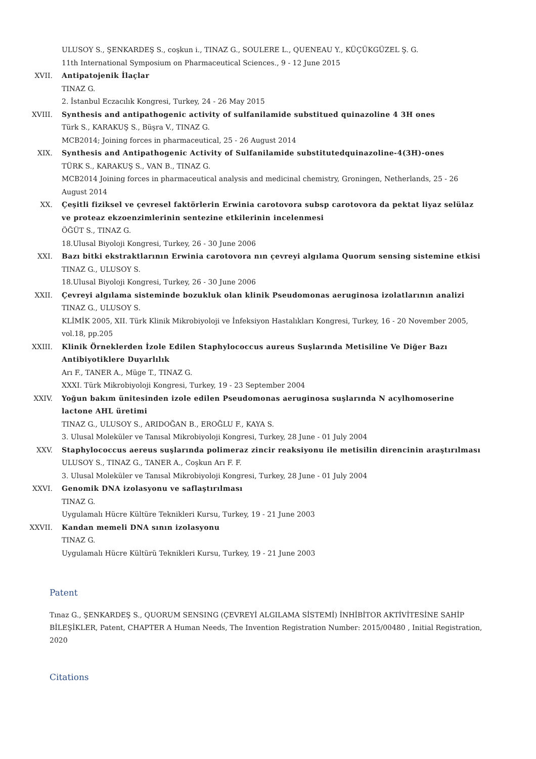ULUSOY S., ŞENKARDEŞ S., coşkun i., TINAZ G., SOULERE L., QUENEAU Y., KÜÇÜKGÜZEL Ş. G.
11th International Symposium on Pharmaceutical Sciences., 9 - 12 June 2015
XVII. Antipatojenik İlaçlar
TINAZ G.
2. İstanbul Eczacılık Kongresi, Turkey, 24 - 26 May 2015
XVIII. Synthesis and antipathogenic activity of sulfanilamide substitued quinazoline 4 3H ones
Türk S., KARAKUŞ S., Büşra V., TINAZ G.
MCB2014; Joining forces in pharmaceutical, 25 - 26 August 2014
XIX. Synthesis and Antipathogenic Activity of Sulfanilamide substitutedquinazoline-4(3H)-ones
TÜRK S., KARAKUŞ S., VAN B., TINAZ G.
MCB2014 Joining forces in pharmaceutical analysis and medicinal chemistry, Groningen, Netherlands, 25 - 26 August 2014
XX. Çeşitli fiziksel ve çevresel faktörlerin Erwinia carotovora subsp carotovora da pektat liyaz selülaz ve proteaz ekzoenzimlerinin sentezine etkilerinin incelenmesi
ÖĞÜT S., TINAZ G.
18.Ulusal Biyoloji Kongresi, Turkey, 26 - 30 June 2006
XXI. Bazı bitki ekstraktlarının Erwinia carotovora nın çevreyi algılama Quorum sensing sistemine etkisi
TINAZ G., ULUSOY S.
18.Ulusal Biyoloji Kongresi, Turkey, 26 - 30 June 2006
XXII. Çevreyi algılama sisteminde bozukluk olan klinik Pseudomonas aeruginosa izolatlarının analizi
TINAZ G., ULUSOY S.
KLİMİK 2005, XII. Türk Klinik Mikrobiyoloji ve İnfeksiyon Hastalıkları Kongresi, Turkey, 16 - 20 November 2005, vol.18, pp.205
XXIII. Klinik Örneklerden İzole Edilen Staphylococcus aureus Suşlarında Metisiline Ve Diğer Bazı Antibiyotiklere Duyarlılık
Arı F., TANER A., Müge T., TINAZ G.
XXXI. Türk Mikrobiyoloji Kongresi, Turkey, 19 - 23 September 2004
XXIV. Yoğun bakım ünitesinden izole edilen Pseudomonas aeruginosa suşlarında N acylhomoserine lactone AHL üretimi
TINAZ G., ULUSOY S., ARIDOĞAN B., EROĞLU F., KAYA S.
3. Ulusal Moleküler ve Tanısal Mikrobiyoloji Kongresi, Turkey, 28 June - 01 July 2004
XXV. Staphylococcus aereus suşlarında polimeraz zincir reaksiyonu ile metisilin direncinin araştırılması
ULUSOY S., TINAZ G., TANER A., Coşkun Arı F. F.
3. Ulusal Moleküler ve Tanısal Mikrobiyoloji Kongresi, Turkey, 28 June - 01 July 2004
XXVI. Genomik DNA izolasyonu ve saflaştırılması
TINAZ G.
Uygulamalı Hücre Kültüre Teknikleri Kursu, Turkey, 19 - 21 June 2003
XXVII. Kandan memeli DNA sının izolasyonu
TINAZ G.
Uygulamalı Hücre Kültürü Teknikleri Kursu, Turkey, 19 - 21 June 2003
Patent
Tınaz G., ŞENKARDEŞ S., QUORUM SENSING (ÇEVREYİ ALGILAMA SİSTEMİ) İNHİBİTOR AKTİVİTESİNE SAHİP BİLEŞİKLER, Patent, CHAPTER A Human Needs, The Invention Registration Number: 2015/00480 , Initial Registration, 2020
Citations